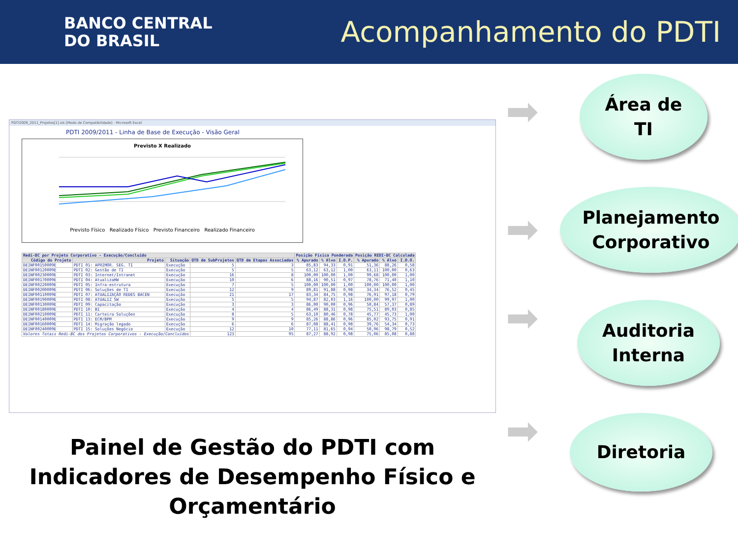BANCO CENTRAL
DO BRASIL
Acompanhamento do PDTI
PDTI2009_2011_Projetos[1].xls [Modo de Compatibilidade] - Microsoft Excel
PDTI 2009/2011 - Linha de Base de Execução - Visão Geral
Previsto X Realizado
Previsto Físico Realizado Físico Previsto Financeiro Realizado Financeiro
| Redi-BC por Projeto Corporativo - Execução/Concluído | | | | | Posição Física Ponderada | | | Posição REDI-BC Calculada | | |
| --- | --- | --- | --- | --- | --- | --- | --- | --- | --- | --- |
| Código do Projeto | Projeto | Situação | QTD de SubProjetos | QTD de Etapas Associadas | % Apurado | % Alvo | I.D.P. | % Apurado | % Alvo | I.D.O. |
| DEINF00150009E | PDTI 01: APRIMOR. SEG. TI | Execução | 5 | 3 | 85,83 | 94,33 | 0,91 | 51,36 | 88,26 | 0,58 |
| DEINF00120009E | PDTI 02: Gestão de TI | Execução | 5 | 5 | 63,12 | 63,12 | 1,00 | 63,11 | 100,00 | 0,63 |
| DEINF00230009E | PDTI 03: Internet/Intranet | Execução | 16 | 8 | 100,00 | 100,00 | 1,00 | 99,68 | 100,00 | 1,00 |
| DEINF00170009E | PDTI 04: AtualizaHW | Execução | 10 | 6 | 88,16 | 90,51 | 0,97 | 78,76 | 71,40 | 1,10 |
| DEINF00220009E | PDTI 05: Infra-estrutura | Execução | 7 | 5 | 100,00 | 100,00 | 1,00 | 100,00 | 100,00 | 1,00 |
| DEINF00200009E | PDTI 06: Soluções de TI | Execução | 12 | 9 | 89,81 | 91,88 | 0,98 | 34,34 | 76,52 | 0,45 |
| DEINF00110009E | PDTI 07: ATUALIZAÇÃO REDES BACEN | Execução | 21 | 17 | 83,34 | 84,75 | 0,98 | 76,91 | 97,18 | 0,79 |
| DEINF00190009E | PDTI 08: ATUALIZ SW | Execução | 5 | 5 | 94,87 | 82,03 | 1,16 | 100,00 | 99,97 | 1,00 |
| DEINF00130009E | PDTI 09: Capacitação | Execução | 3 | 3 | 86,00 | 90,00 | 0,96 | 50,84 | 57,37 | 0,89 |
| DEINF00180009E | PDTI 10: BI | Execução | 4 | 4 | 86,49 | 88,31 | 0,98 | 75,51 | 89,03 | 0,85 |
| DEINF00210009E | PDTI 11: Carteira Soluções | Execução | 8 | 5 | 63,10 | 80,46 | 0,78 | 45,77 | 45,73 | 1,00 |
| DEINF00140009E | PDTI 13: ECM/BPM | Execução | 9 | 9 | 85,26 | 88,86 | 0,96 | 85,02 | 93,75 | 0,91 |
| DEINF00160009E | PDTI 14: Migração legado | Execução | 6 | 6 | 87,08 | 88,41 | 0,98 | 39,76 | 54,34 | 0,73 |
| DEINF00240009E | PDTI 15: Soluções Negócio | Execução | 12 | 10 | 77,11 | 81,65 | 0,94 | 50,96 | 98,79 | 0,52 |
| Valores Totais Redi-BC dos Projetos Corporativos - Execução/Concluídos | | | 123 | 95 | 87,27 | 88,92 | 0,98 | 75,06 | 85,08 | 0,88 |
Painel de Gestão do PDTI com Indicadores de Desempenho Físico e Orçamentário
Área de
TI
Planejamento Corporativo
Auditoria Interna
Diretoria
➡
➡
➡
➡